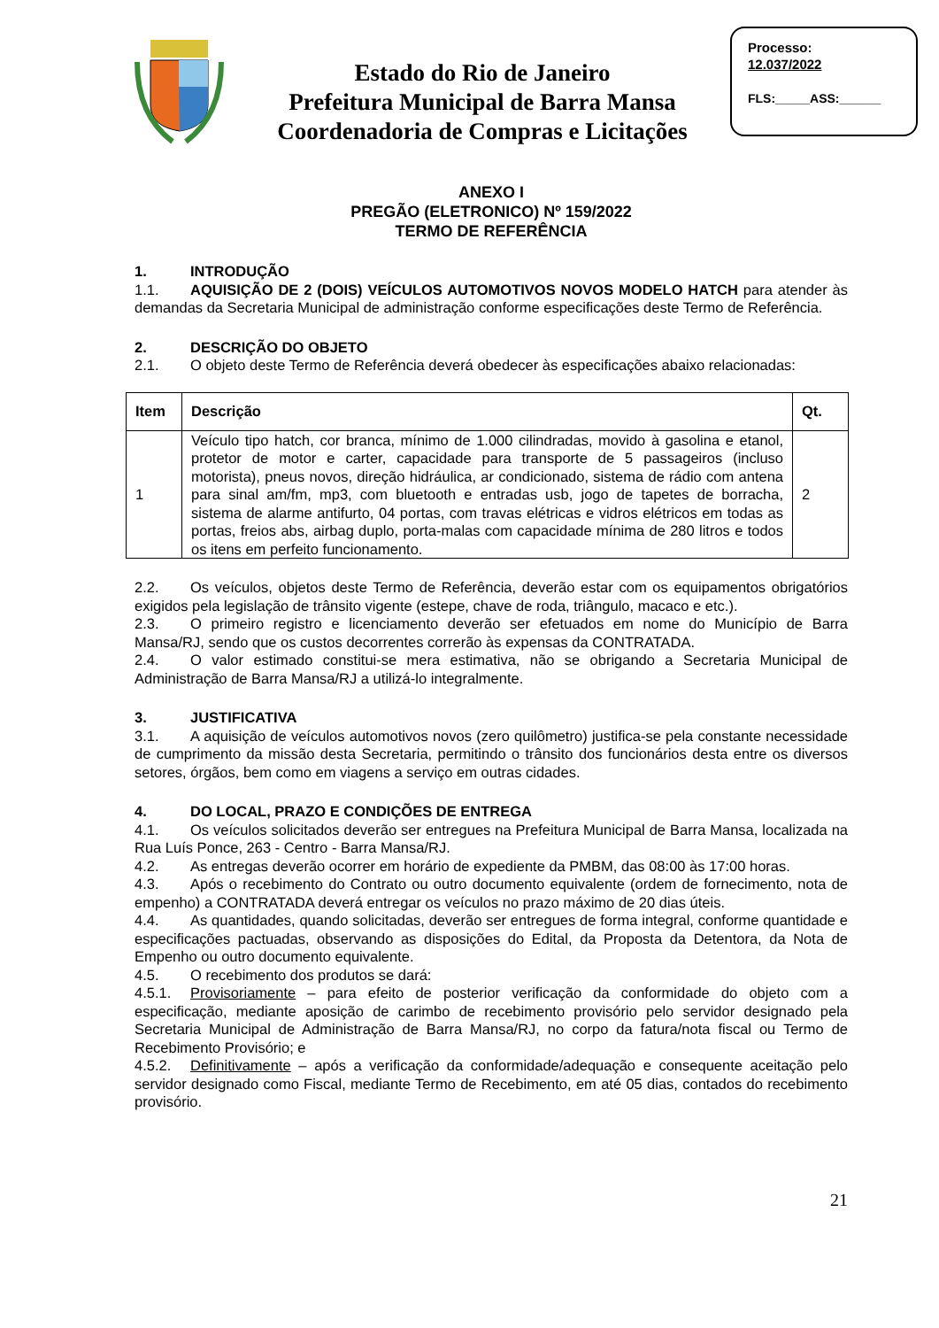Estado do Rio de Janeiro
Prefeitura Municipal de Barra Mansa
Coordenadoria de Compras e Licitações
Processo:
12.037/2022
FLS:_____ASS:______
ANEXO I
PREGÃO (ELETRONICO) Nº 159/2022
TERMO DE REFERÊNCIA
1. INTRODUÇÃO
1.1. AQUISIÇÃO DE 2 (DOIS) VEÍCULOS AUTOMOTIVOS NOVOS MODELO HATCH para atender às demandas da Secretaria Municipal de administração conforme especificações deste Termo de Referência.
2. DESCRIÇÃO DO OBJETO
2.1. O objeto deste Termo de Referência deverá obedecer às especificações abaixo relacionadas:
| Item | Descrição | Qt. |
| --- | --- | --- |
| 1 | Veículo tipo hatch, cor branca, mínimo de 1.000 cilindradas, movido à gasolina e etanol, protetor de motor e carter, capacidade para transporte de 5 passageiros (incluso motorista), pneus novos, direção hidráulica, ar condicionado, sistema de rádio com antena para sinal am/fm, mp3, com bluetooth e entradas usb, jogo de tapetes de borracha, sistema de alarme antifurto, 04 portas, com travas elétricas e vidros elétricos em todas as portas, freios abs, airbag duplo, porta-malas com capacidade mínima de 280 litros e todos os itens em perfeito funcionamento. | 2 |
2.2. Os veículos, objetos deste Termo de Referência, deverão estar com os equipamentos obrigatórios exigidos pela legislação de trânsito vigente (estepe, chave de roda, triângulo, macaco e etc.).
2.3. O primeiro registro e licenciamento deverão ser efetuados em nome do Município de Barra Mansa/RJ, sendo que os custos decorrentes correrão às expensas da CONTRATADA.
2.4. O valor estimado constitui-se mera estimativa, não se obrigando a Secretaria Municipal de Administração de Barra Mansa/RJ a utilizá-lo integralmente.
3. JUSTIFICATIVA
3.1. A aquisição de veículos automotivos novos (zero quilômetro) justifica-se pela constante necessidade de cumprimento da missão desta Secretaria, permitindo o trânsito dos funcionários desta entre os diversos setores, órgãos, bem como em viagens a serviço em outras cidades.
4. DO LOCAL, PRAZO E CONDIÇÕES DE ENTREGA
4.1. Os veículos solicitados deverão ser entregues na Prefeitura Municipal de Barra Mansa, localizada na Rua Luís Ponce, 263 - Centro - Barra Mansa/RJ.
4.2. As entregas deverão ocorrer em horário de expediente da PMBM, das 08:00 às 17:00 horas.
4.3. Após o recebimento do Contrato ou outro documento equivalente (ordem de fornecimento, nota de empenho) a CONTRATADA deverá entregar os veículos no prazo máximo de 20 dias úteis.
4.4. As quantidades, quando solicitadas, deverão ser entregues de forma integral, conforme quantidade e especificações pactuadas, observando as disposições do Edital, da Proposta da Detentora, da Nota de Empenho ou outro documento equivalente.
4.5. O recebimento dos produtos se dará:
4.5.1. Provisoriamente – para efeito de posterior verificação da conformidade do objeto com a especificação, mediante aposição de carimbo de recebimento provisório pelo servidor designado pela Secretaria Municipal de Administração de Barra Mansa/RJ, no corpo da fatura/nota fiscal ou Termo de Recebimento Provisório; e
4.5.2. Definitivamente – após a verificação da conformidade/adequação e consequente aceitação pelo servidor designado como Fiscal, mediante Termo de Recebimento, em até 05 dias, contados do recebimento provisório.
21